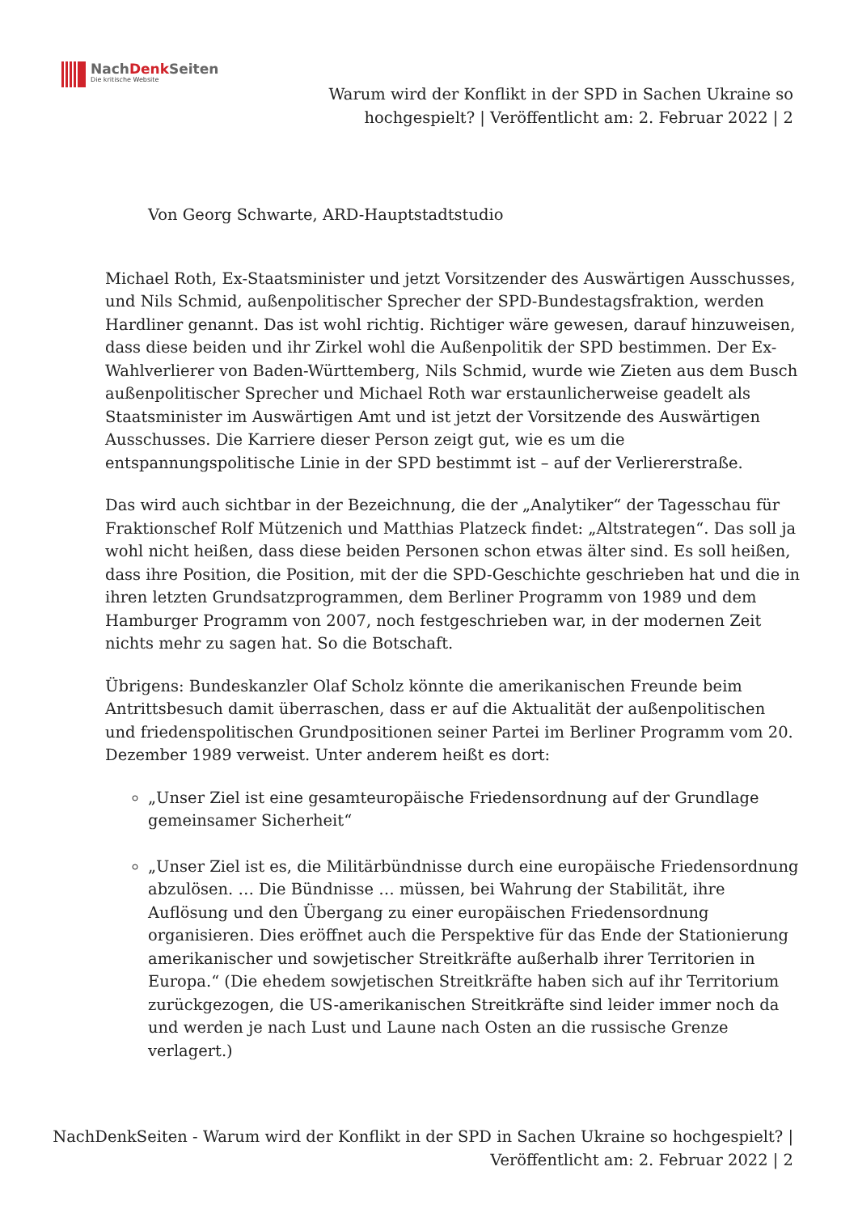NachDenk Seiten
Die kritische Website
Warum wird der Konflikt in der SPD in Sachen Ukraine so hochgespielt? | Veröffentlicht am: 2. Februar 2022 | 2
Von Georg Schwarte, ARD-Hauptstadtstudio
Michael Roth, Ex-Staatsminister und jetzt Vorsitzender des Auswärtigen Ausschusses, und Nils Schmid, außenpolitischer Sprecher der SPD-Bundestagsfraktion, werden Hardliner genannt. Das ist wohl richtig. Richtiger wäre gewesen, darauf hinzuweisen, dass diese beiden und ihr Zirkel wohl die Außenpolitik der SPD bestimmen. Der Ex-Wahlverlierer von Baden-Württemberg, Nils Schmid, wurde wie Zieten aus dem Busch außenpolitischer Sprecher und Michael Roth war erstaunlicherweise geadelt als Staatsminister im Auswärtigen Amt und ist jetzt der Vorsitzende des Auswärtigen Ausschusses. Die Karriere dieser Person zeigt gut, wie es um die entspannungspolitische Linie in der SPD bestimmt ist – auf der Verliererstraße.
Das wird auch sichtbar in der Bezeichnung, die der „Analytiker“ der Tagesschau für Fraktionschef Rolf Mützenich und Matthias Platzeck findet: „Altstrategen“. Das soll ja wohl nicht heißen, dass diese beiden Personen schon etwas älter sind. Es soll heißen, dass ihre Position, die Position, mit der die SPD-Geschichte geschrieben hat und die in ihren letzten Grundsatzprogrammen, dem Berliner Programm von 1989 und dem Hamburger Programm von 2007, noch festgeschrieben war, in der modernen Zeit nichts mehr zu sagen hat. So die Botschaft.
Übrigens: Bundeskanzler Olaf Scholz könnte die amerikanischen Freunde beim Antrittsbesuch damit überraschen, dass er auf die Aktualität der außenpolitischen und friedenspolitischen Grundpositionen seiner Partei im Berliner Programm vom 20. Dezember 1989 verweist. Unter anderem heißt es dort:
„Unser Ziel ist eine gesamteuropäische Friedensordnung auf der Grundlage gemeinsamer Sicherheit“
„Unser Ziel ist es, die Militärbündnisse durch eine europäische Friedensordnung abzulösen. … Die Bündnisse … müssen, bei Wahrung der Stabilität, ihre Auflösung und den Übergang zu einer europäischen Friedensordnung organisieren. Dies eröffnet auch die Perspektive für das Ende der Stationierung amerikanischer und sowjetischer Streitkräfte außerhalb ihrer Territorien in Europa.“ (Die ehedem sowjetischen Streitkräfte haben sich auf ihr Territorium zurückgezogen, die US-amerikanischen Streitkräfte sind leider immer noch da und werden je nach Lust und Laune nach Osten an die russische Grenze verlagert.)
NachDenkSeiten - Warum wird der Konflikt in der SPD in Sachen Ukraine so hochgespielt? | Veröffentlicht am: 2. Februar 2022 | 2